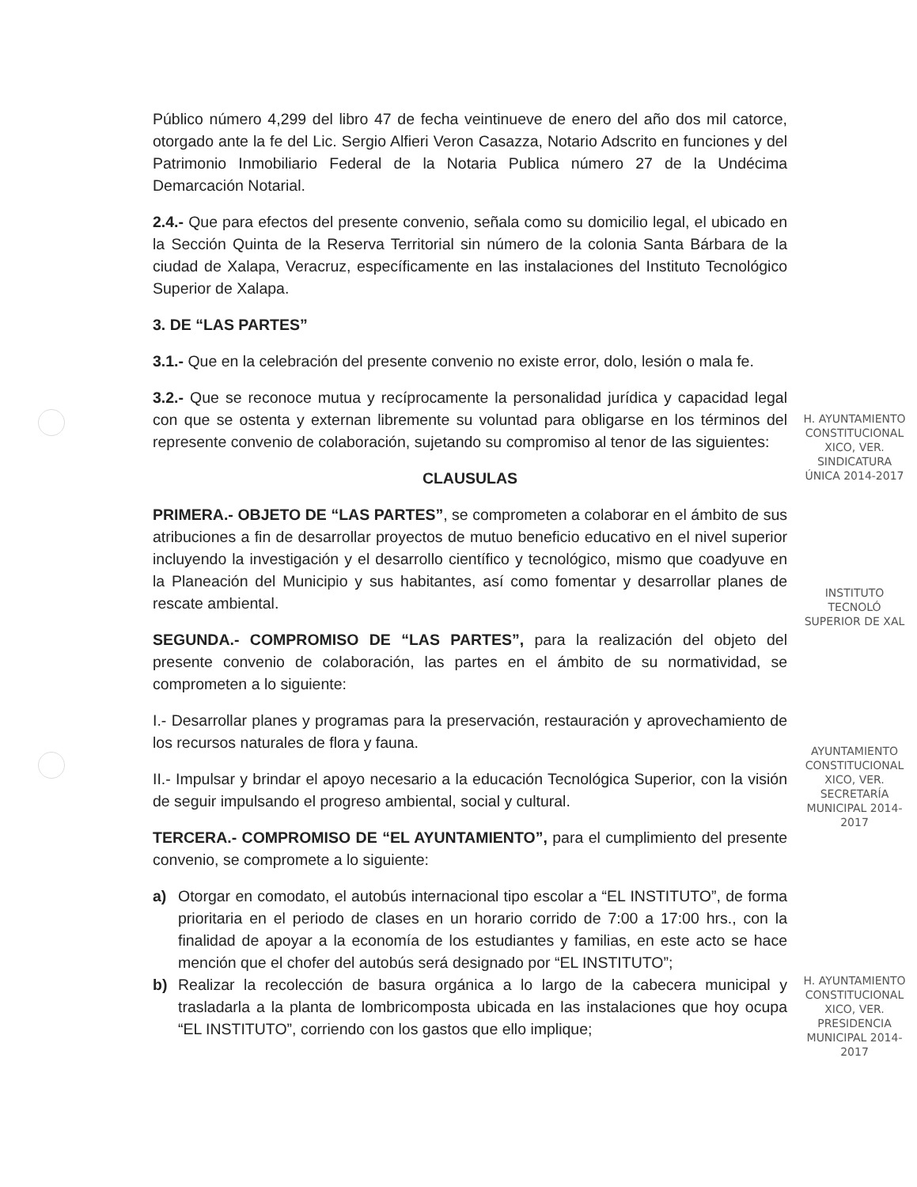Público número 4,299 del libro 47 de fecha veintinueve de enero del año dos mil catorce, otorgado ante la fe del Lic. Sergio Alfieri Veron Casazza, Notario Adscrito en funciones y del Patrimonio Inmobiliario Federal de la Notaria Publica número 27 de la Undécima Demarcación Notarial.
2.4.- Que para efectos del presente convenio, señala como su domicilio legal, el ubicado en la Sección Quinta de la Reserva Territorial sin número de la colonia Santa Bárbara de la ciudad de Xalapa, Veracruz, específicamente en las instalaciones del Instituto Tecnológico Superior de Xalapa.
3. DE “LAS PARTES”
3.1.- Que en la celebración del presente convenio no existe error, dolo, lesión o mala fe.
3.2.- Que se reconoce mutua y recíprocamente la personalidad jurídica y capacidad legal con que se ostenta y externan libremente su voluntad para obligarse en los términos del represente convenio de colaboración, sujetando su compromiso al tenor de las siguientes:
CLAUSULAS
PRIMERA.- OBJETO DE “LAS PARTES”, se comprometen a colaborar en el ámbito de sus atribuciones a fin de desarrollar proyectos de mutuo beneficio educativo en el nivel superior incluyendo la investigación y el desarrollo científico y tecnológico, mismo que coadyuve en la Planeación del Municipio y sus habitantes, así como fomentar y desarrollar planes de rescate ambiental.
SEGUNDA.- COMPROMISO DE “LAS PARTES”, para la realización del objeto del presente convenio de colaboración, las partes en el ámbito de su normatividad, se comprometen a lo siguiente:
I.- Desarrollar planes y programas para la preservación, restauración y aprovechamiento de los recursos naturales de flora y fauna.
II.- Impulsar y brindar el apoyo necesario a la educación Tecnológica Superior, con la visión de seguir impulsando el progreso ambiental, social y cultural.
TERCERA.- COMPROMISO DE “EL AYUNTAMIENTO”, para el cumplimiento del presente convenio, se compromete a lo siguiente:
a) Otorgar en comodato, el autobús internacional tipo escolar a “EL INSTITUTO”, de forma prioritaria en el periodo de clases en un horario corrido de 7:00 a 17:00 hrs., con la finalidad de apoyar a la economía de los estudiantes y familias, en este acto se hace mención que el chofer del autobús será designado por “EL INSTITUTO”;
b) Realizar la recolección de basura orgánica a lo largo de la cabecera municipal y trasladarla a la planta de lombricomposta ubicada en las instalaciones que hoy ocupa “EL INSTITUTO”, corriendo con los gastos que ello implique;
H. AYUNTAMIENTO CONSTITUCIONAL XICO, VER. SINDICATURA ÚNICA 2014-2017
INSTITUTO TECNOLÓ SUPERIOR DE XAL
AYUNTAMIENTO CONSTITUCIONAL XICO, VER. SECRETARÍA MUNICIPAL 2014-2017
H. AYUNTAMIENTO CONSTITUCIONAL XICO, VER. PRESIDENCIA MUNICIPAL 2014-2017